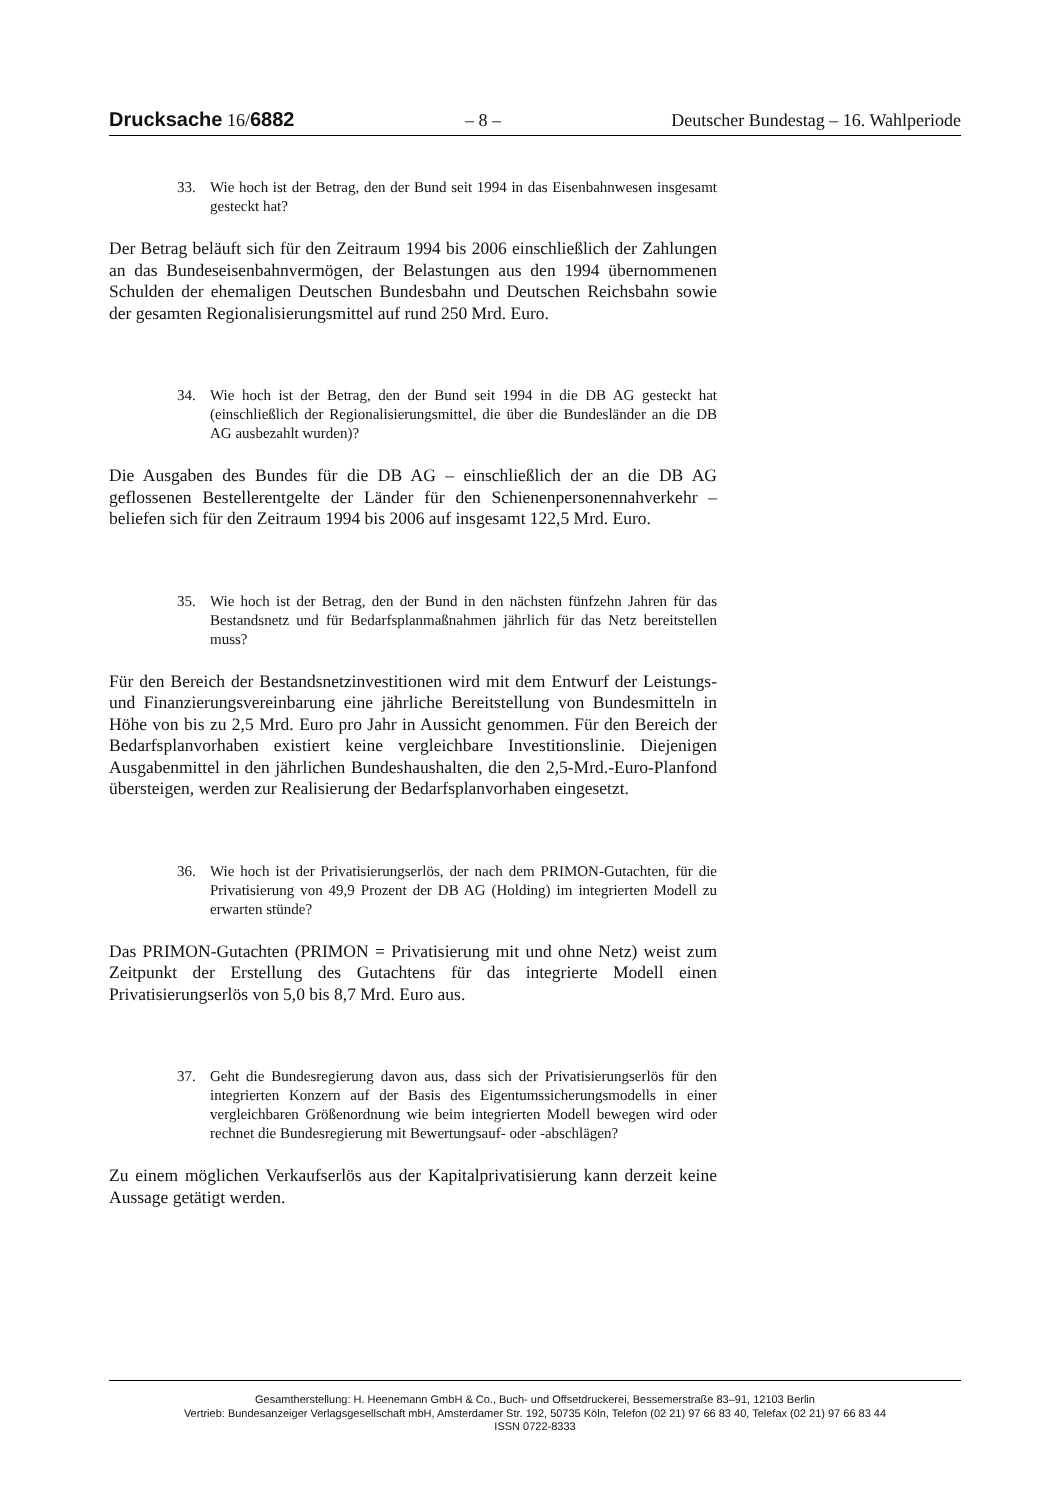Drucksache 16/6882 – 8 – Deutscher Bundestag – 16. Wahlperiode
33. Wie hoch ist der Betrag, den der Bund seit 1994 in das Eisenbahnwesen insgesamt gesteckt hat?
Der Betrag beläuft sich für den Zeitraum 1994 bis 2006 einschließlich der Zahlungen an das Bundeseisenbahnvermögen, der Belastungen aus den 1994 übernommenen Schulden der ehemaligen Deutschen Bundesbahn und Deutschen Reichsbahn sowie der gesamten Regionalisierungsmittel auf rund 250 Mrd. Euro.
34. Wie hoch ist der Betrag, den der Bund seit 1994 in die DB AG gesteckt hat (einschließlich der Regionalisierungsmittel, die über die Bundesländer an die DB AG ausbezahlt wurden)?
Die Ausgaben des Bundes für die DB AG – einschließlich der an die DB AG geflossenen Bestellerentgelte der Länder für den Schienenpersonennahverkehr – beliefen sich für den Zeitraum 1994 bis 2006 auf insgesamt 122,5 Mrd. Euro.
35. Wie hoch ist der Betrag, den der Bund in den nächsten fünfzehn Jahren für das Bestandsnetz und für Bedarfsplanmaßnahmen jährlich für das Netz bereitstellen muss?
Für den Bereich der Bestandsnetzinvestitionen wird mit dem Entwurf der Leistungs- und Finanzierungsvereinbarung eine jährliche Bereitstellung von Bundesmitteln in Höhe von bis zu 2,5 Mrd. Euro pro Jahr in Aussicht genommen. Für den Bereich der Bedarfsplanvorhaben existiert keine vergleichbare Investitionslinie. Diejenigen Ausgabenmittel in den jährlichen Bundeshaushalten, die den 2,5-Mrd.-Euro-Planfond übersteigen, werden zur Realisierung der Bedarfsplanvorhaben eingesetzt.
36. Wie hoch ist der Privatisierungserlös, der nach dem PRIMON-Gutachten, für die Privatisierung von 49,9 Prozent der DB AG (Holding) im integrierten Modell zu erwarten stünde?
Das PRIMON-Gutachten (PRIMON = Privatisierung mit und ohne Netz) weist zum Zeitpunkt der Erstellung des Gutachtens für das integrierte Modell einen Privatisierungserlös von 5,0 bis 8,7 Mrd. Euro aus.
37. Geht die Bundesregierung davon aus, dass sich der Privatisierungserlös für den integrierten Konzern auf der Basis des Eigentumssicherungsmodells in einer vergleichbaren Größenordnung wie beim integrierten Modell bewegen wird oder rechnet die Bundesregierung mit Bewertungsauf- oder -abschlägen?
Zu einem möglichen Verkaufserlös aus der Kapitalprivatisierung kann derzeit keine Aussage getätigt werden.
Gesamtherstellung: H. Heenemann GmbH & Co., Buch- und Offsetdruckerei, Bessemerstraße 83–91, 12103 Berlin
Vertrieb: Bundesanzeiger Verlagsgesellschaft mbH, Amsterdamer Str. 192, 50735 Köln, Telefon (02 21) 97 66 83 40, Telefax (02 21) 97 66 83 44
ISSN 0722-8333